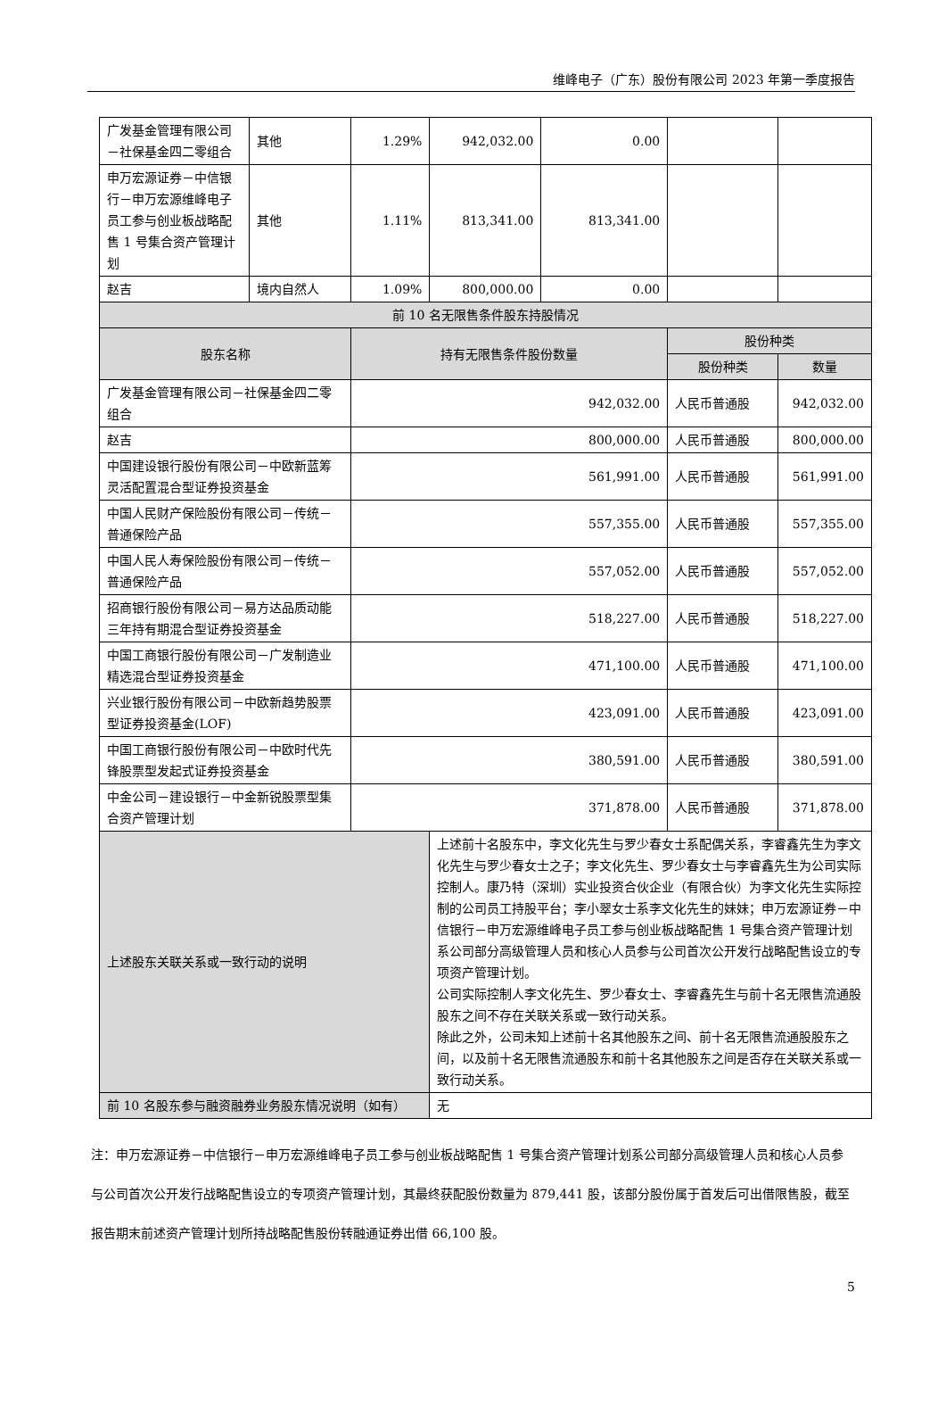维峰电子（广东）股份有限公司 2023 年第一季度报告
| 广发基金管理有限公司－社保基金四二零组合 | 其他 | 1.29% | 942,032.00 | 0.00 | | |
| 申万宏源证券－中信银行－申万宏源维峰电子员工参与创业板战略配售 1 号集合资产管理计划 | 其他 | 1.11% | 813,341.00 | 813,341.00 | | |
| 赵吉 | 境内自然人 | 1.09% | 800,000.00 | 0.00 | | |
| 前 10 名无限售条件股东持股情况 | | | | | | |
| 股东名称 | | 持有无限售条件股份数量 | | | 股份种类 | |
| | | | | | 股份种类 | 数量 |
| 广发基金管理有限公司－社保基金四二零组合 | | 942,032.00 | | | 人民币普通股 | 942,032.00 |
| 赵吉 | | 800,000.00 | | | 人民币普通股 | 800,000.00 |
| 中国建设银行股份有限公司－中欧新蓝筹灵活配置混合型证券投资基金 | | 561,991.00 | | | 人民币普通股 | 561,991.00 |
| 中国人民财产保险股份有限公司－传统－普通保险产品 | | 557,355.00 | | | 人民币普通股 | 557,355.00 |
| 中国人民人寿保险股份有限公司－传统－普通保险产品 | | 557,052.00 | | | 人民币普通股 | 557,052.00 |
| 招商银行股份有限公司－易方达品质动能三年持有期混合型证券投资基金 | | 518,227.00 | | | 人民币普通股 | 518,227.00 |
| 中国工商银行股份有限公司－广发制造业精选混合型证券投资基金 | | 471,100.00 | | | 人民币普通股 | 471,100.00 |
| 兴业银行股份有限公司－中欧新趋势股票型证券投资基金(LOF) | | 423,091.00 | | | 人民币普通股 | 423,091.00 |
| 中国工商银行股份有限公司－中欧时代先锋股票型发起式证券投资基金 | | 380,591.00 | | | 人民币普通股 | 380,591.00 |
| 中金公司－建设银行－中金新锐股票型集合资产管理计划 | | 371,878.00 | | | 人民币普通股 | 371,878.00 |
| 上述股东关联关系或一致行动的说明 | | | 上述前十名股东中，李文化先生与罗少春女士系配偶关系，李睿鑫先生为李文化先生与罗少春女士之子；李文化先生、罗少春女士与李睿鑫先生为公司实际控制人。康乃特（深圳）实业投资合伙企业（有限合伙）为李文化先生实际控制的公司员工持股平台；李小翠女士系李文化先生的妹妹；申万宏源证券－中信银行－申万宏源维峰电子员工参与创业板战略配售 1 号集合资产管理计划系公司部分高级管理人员和核心人员参与公司首次公开发行战略配售设立的专项资产管理计划。 公司实际控制人李文化先生、罗少春女士、李睿鑫先生与前十名无限售流通股股东之间不存在关联关系或一致行动关系。 除此之外，公司未知上述前十名其他股东之间、前十名无限售流通股股东之间，以及前十名无限售流通股东和前十名其他股东之间是否存在关联关系或一致行动关系。 | | | |
| 前 10 名股东参与融资融券业务股东情况说明（如有） | | | 无 | | | |
注：申万宏源证券－中信银行－申万宏源维峰电子员工参与创业板战略配售 1 号集合资产管理计划系公司部分高级管理人员和核心人员参与公司首次公开发行战略配售设立的专项资产管理计划，其最终获配股份数量为 879,441 股，该部分股份属于首发后可出借限售股，截至报告期末前述资产管理计划所持战略配售股份转融通证券出借 66,100 股。
5